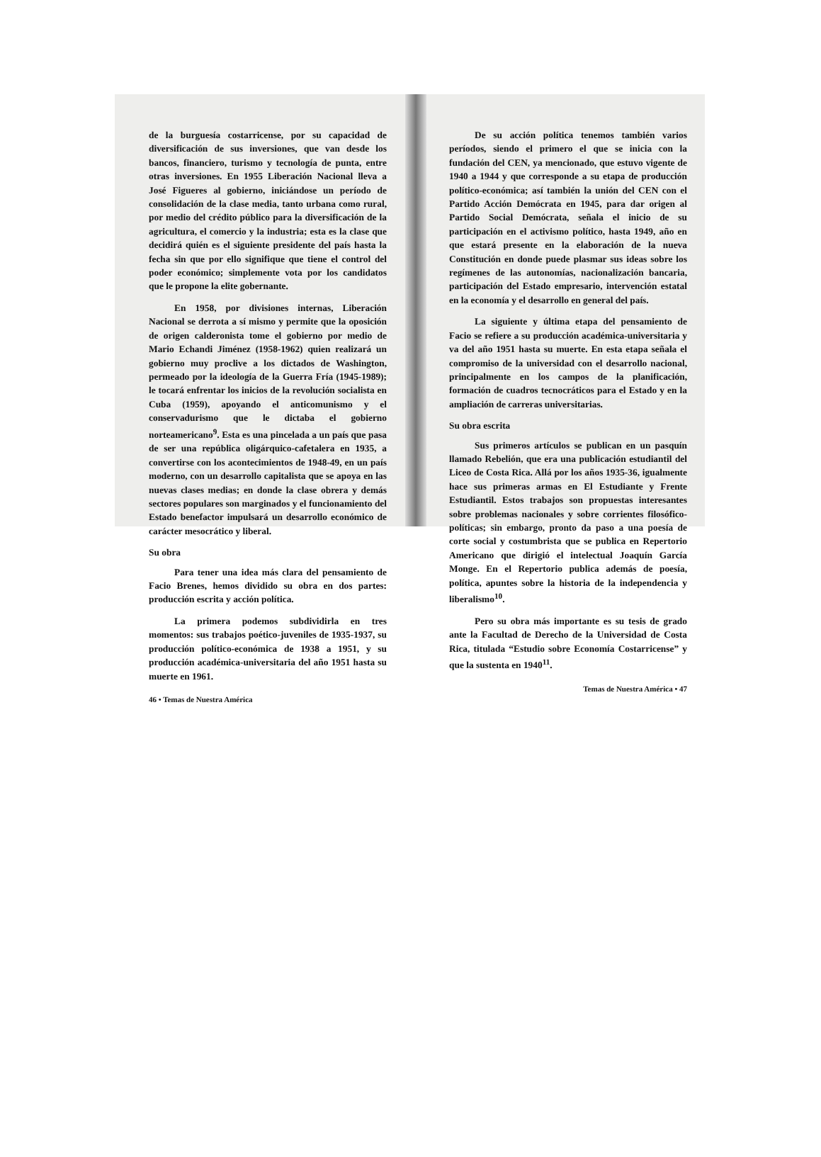de la burguesía costarricense, por su capacidad de diversificación de sus inversiones, que van desde los bancos, financiero, turismo y tecnología de punta, entre otras inversiones. En 1955 Liberación Nacional lleva a José Figueres al gobierno, iniciándose un período de consolidación de la clase media, tanto urbana como rural, por medio del crédito público para la diversificación de la agricultura, el comercio y la industria; esta es la clase que decidirá quién es el siguiente presidente del país hasta la fecha sin que por ello signifique que tiene el control del poder económico; simplemente vota por los candidatos que le propone la elite gobernante.
En 1958, por divisiones internas, Liberación Nacional se derrota a sí mismo y permite que la oposición de origen calderonista tome el gobierno por medio de Mario Echandi Jiménez (1958-1962) quien realizará un gobierno muy proclive a los dictados de Washington, permeado por la ideología de la Guerra Fría (1945-1989); le tocará enfrentar los inicios de la revolución socialista en Cuba (1959), apoyando el anticomunismo y el conservadurismo que le dictaba el gobierno norteamericano<sup>9</sup>. Esta es una pincelada a un país que pasa de ser una república oligárquico-cafetalera en 1935, a convertirse con los acontecimientos de 1948-49, en un país moderno, con un desarrollo capitalista que se apoya en las nuevas clases medias; en donde la clase obrera y demás sectores populares son marginados y el funcionamiento del Estado benefactor impulsará un desarrollo económico de carácter mesocrático y liberal.
Su obra
Para tener una idea más clara del pensamiento de Facio Brenes, hemos dividido su obra en dos partes: producción escrita y acción política.
La primera podemos subdividirla en tres momentos: sus trabajos poético-juveniles de 1935-1937, su producción político-económica de 1938 a 1951, y su producción académica-universitaria del año 1951 hasta su muerte en 1961.
46 • Temas de Nuestra América
De su acción política tenemos también varios períodos, siendo el primero el que se inicia con la fundación del CEN, ya mencionado, que estuvo vigente de 1940 a 1944 y que corresponde a su etapa de producción político-económica; así también la unión del CEN con el Partido Acción Demócrata en 1945, para dar origen al Partido Social Demócrata, señala el inicio de su participación en el activismo político, hasta 1949, año en que estará presente en la elaboración de la nueva Constitución en donde puede plasmar sus ideas sobre los regímenes de las autonomías, nacionalización bancaria, participación del Estado empresario, intervención estatal en la economía y el desarrollo en general del país.
La siguiente y última etapa del pensamiento de Facio se refiere a su producción académica-universitaria y va del año 1951 hasta su muerte. En esta etapa señala el compromiso de la universidad con el desarrollo nacional, principalmente en los campos de la planificación, formación de cuadros tecnocráticos para el Estado y en la ampliación de carreras universitarias.
Su obra escrita
Sus primeros artículos se publican en un pasquín llamado Rebelión, que era una publicación estudiantil del Liceo de Costa Rica. Allá por los años 1935-36, igualmente hace sus primeras armas en El Estudiante y Frente Estudiantil. Estos trabajos son propuestas interesantes sobre problemas nacionales y sobre corrientes filosófico-políticas; sin embargo, pronto da paso a una poesía de corte social y costumbrista que se publica en Repertorio Americano que dirigió el intelectual Joaquín García Monge. En el Repertorio publica además de poesía, política, apuntes sobre la historia de la independencia y liberalismo<sup>10</sup>.
Pero su obra más importante es su tesis de grado ante la Facultad de Derecho de la Universidad de Costa Rica, titulada “Estudio sobre Economía Costarricense” y que la sustenta en 1940<sup>11</sup>.
Temas de Nuestra América • 47